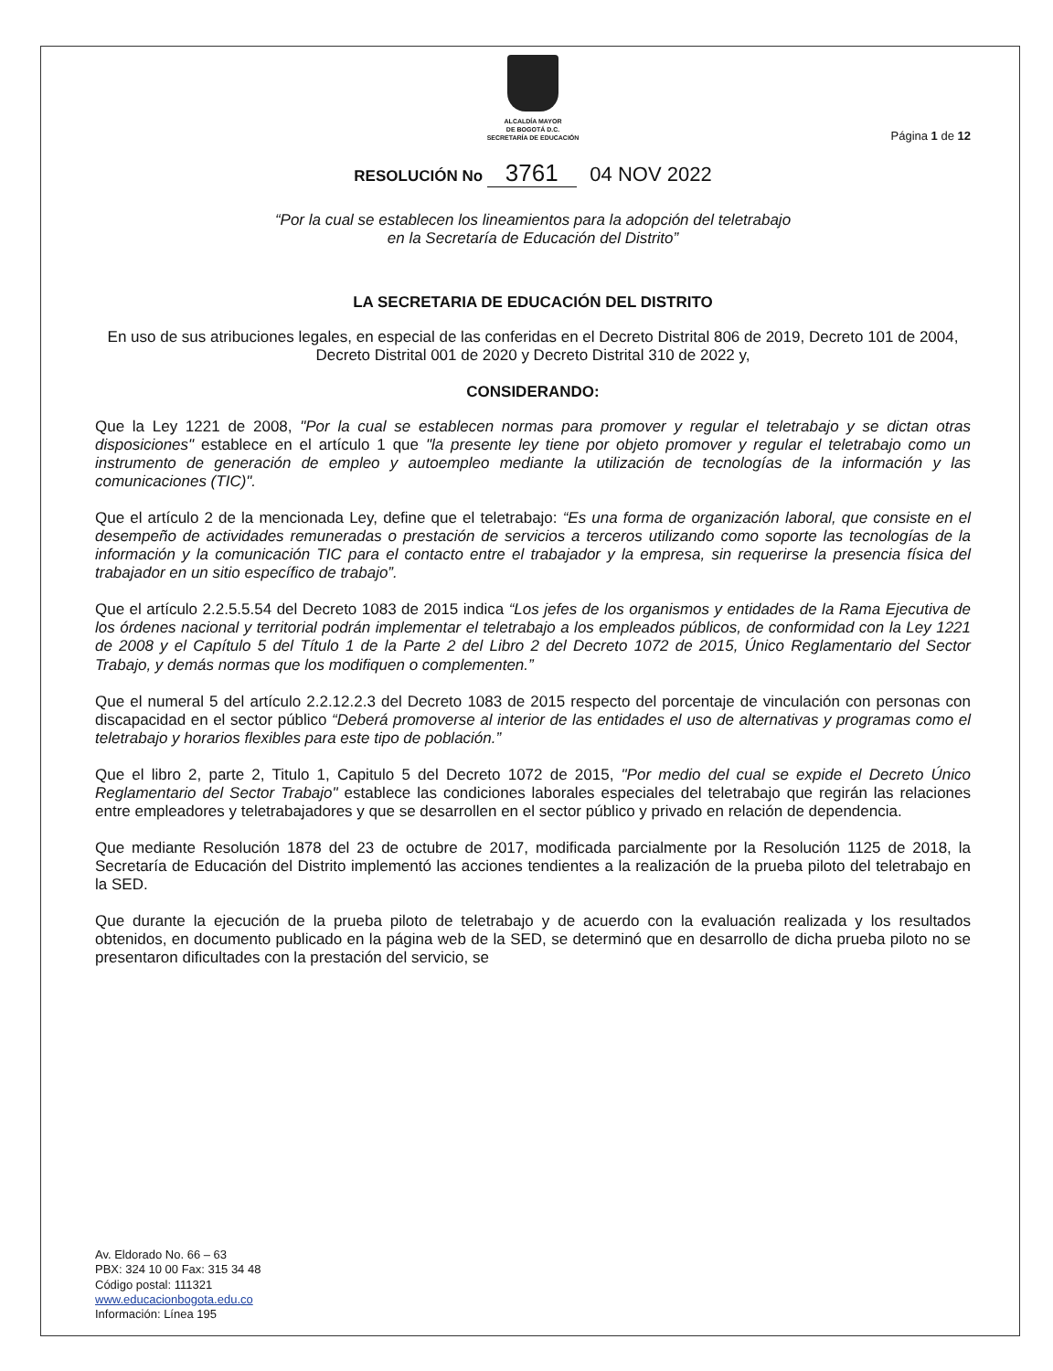ALCALDÍA MAYOR
DE BOGOTÁ D.C.
SECRETARÍA DE EDUCACIÓN
Página 1 de 12
RESOLUCIÓN No 3761 04 NOV 2022
“Por la cual se establecen los lineamientos para la adopción del teletrabajo
en la Secretaría de Educación del Distrito”
LA SECRETARIA DE EDUCACIÓN DEL DISTRITO
En uso de sus atribuciones legales, en especial de las conferidas en el Decreto Distrital 806 de 2019, Decreto 101 de 2004, Decreto Distrital 001 de 2020 y Decreto Distrital 310 de 2022 y,
CONSIDERANDO:
Que la Ley 1221 de 2008, "Por la cual se establecen normas para promover y regular el teletrabajo y se dictan otras disposiciones" establece en el artículo 1 que "la presente ley tiene por objeto promover y regular el teletrabajo como un instrumento de generación de empleo y autoempleo mediante la utilización de tecnologías de la información y las comunicaciones (TIC)".
Que el artículo 2 de la mencionada Ley, define que el teletrabajo: “Es una forma de organización laboral, que consiste en el desempeño de actividades remuneradas o prestación de servicios a terceros utilizando como soporte las tecnologías de la información y la comunicación TIC para el contacto entre el trabajador y la empresa, sin requerirse la presencia física del trabajador en un sitio específico de trabajo”.
Que el artículo 2.2.5.5.54 del Decreto 1083 de 2015 indica “Los jefes de los organismos y entidades de la Rama Ejecutiva de los órdenes nacional y territorial podrán implementar el teletrabajo a los empleados públicos, de conformidad con la Ley 1221 de 2008 y el Capítulo 5 del Título 1 de la Parte 2 del Libro 2 del Decreto 1072 de 2015, Único Reglamentario del Sector Trabajo, y demás normas que los modifiquen o complementen.”
Que el numeral 5 del artículo 2.2.12.2.3 del Decreto 1083 de 2015 respecto del porcentaje de vinculación con personas con discapacidad en el sector público “Deberá promoverse al interior de las entidades el uso de alternativas y programas como el teletrabajo y horarios flexibles para este tipo de población.”
Que el libro 2, parte 2, Titulo 1, Capitulo 5 del Decreto 1072 de 2015, "Por medio del cual se expide el Decreto Único Reglamentario del Sector Trabajo" establece las condiciones laborales especiales del teletrabajo que regirán las relaciones entre empleadores y teletrabajadores y que se desarrollen en el sector público y privado en relación de dependencia.
Que mediante Resolución 1878 del 23 de octubre de 2017, modificada parcialmente por la Resolución 1125 de 2018, la Secretaría de Educación del Distrito implementó las acciones tendientes a la realización de la prueba piloto del teletrabajo en la SED.
Que durante la ejecución de la prueba piloto de teletrabajo y de acuerdo con la evaluación realizada y los resultados obtenidos, en documento publicado en la página web de la SED, se determinó que en desarrollo de dicha prueba piloto no se presentaron dificultades con la prestación del servicio, se
Av. Eldorado No. 66 – 63
PBX: 324 10 00 Fax: 315 34 48
Código postal: 111321
www.educacionbogota.edu.co
Información: Línea 195